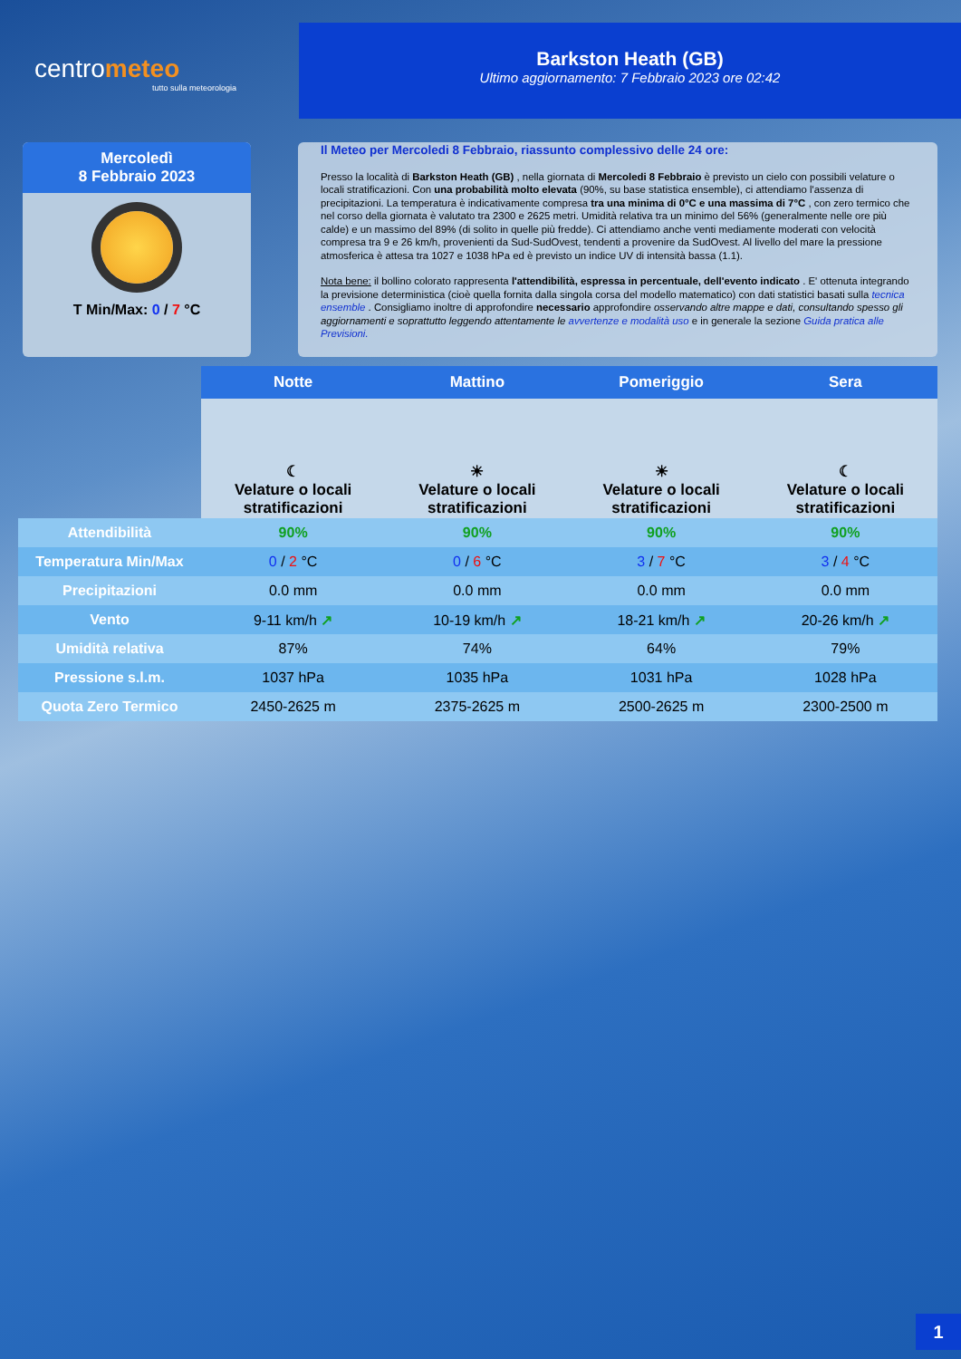centrometeo
tutto sulla meteorologia
Barkston Heath (GB)
Ultimo aggiornamento: 7 Febbraio 2023 ore 02:42
Mercoledì
8 Febbraio 2023
T Min/Max: 0 / 7 °C
Il Meteo per Mercoledi 8 Febbraio, riassunto complessivo delle 24 ore:
Presso la località di Barkston Heath (GB) , nella giornata di Mercoledi 8 Febbraio è previsto un cielo con possibili velature o locali stratificazioni. Con una probabilità molto elevata (90%, su base statistica ensemble), ci attendiamo l'assenza di precipitazioni. La temperatura è indicativamente compresa tra una minima di 0°C e una massima di 7°C , con zero termico che nel corso della giornata è valutato tra 2300 e 2625 metri. Umidità relativa tra un minimo del 56% (generalmente nelle ore più calde) e un massimo del 89% (di solito in quelle più fredde). Ci attendiamo anche venti mediamente moderati con velocità compresa tra 9 e 26 km/h, provenienti da Sud-SudOvest, tendenti a provenire da SudOvest. Al livello del mare la pressione atmosferica è attesa tra 1027 e 1038 hPa ed è previsto un indice UV di intensità bassa (1.1).
Nota bene: il bollino colorato rappresenta l'attendibilità, espressa in percentuale, dell'evento indicato . E' ottenuta integrando la previsione deterministica (cioè quella fornita dalla singola corsa del modello matematico) con dati statistici basati sulla tecnica ensemble . Consigliamo inoltre di approfondire necessario approfondire osservando altre mappe e dati, consultando spesso gli aggiornamenti e soprattutto leggendo attentamente le avvertenze e modalità uso e in generale la sezione Guida pratica alle Previsioni.
| | Notte | Mattino | Pomeriggio | Sera |
| | ☾ Velature o locali stratificazioni | ☀ Velature o locali stratificazioni | ☀ Velature o locali stratificazioni | ☾ Velature o locali stratificazioni |
| Attendibilità | 90% | 90% | 90% | 90% |
| Temperatura Min/Max | 0 / 2 °C | 0 / 6 °C | 3 / 7 °C | 3 / 4 °C |
| Precipitazioni | 0.0 mm | 0.0 mm | 0.0 mm | 0.0 mm |
| Vento | 9-11 km/h ↗ | 10-19 km/h ↗ | 18-21 km/h ↗ | 20-26 km/h ↗ |
| Umidità relativa | 87% | 74% | 64% | 79% |
| Pressione s.l.m. | 1037 hPa | 1035 hPa | 1031 hPa | 1028 hPa |
| Quota Zero Termico | 2450-2625 m | 2375-2625 m | 2500-2625 m | 2300-2500 m |
1